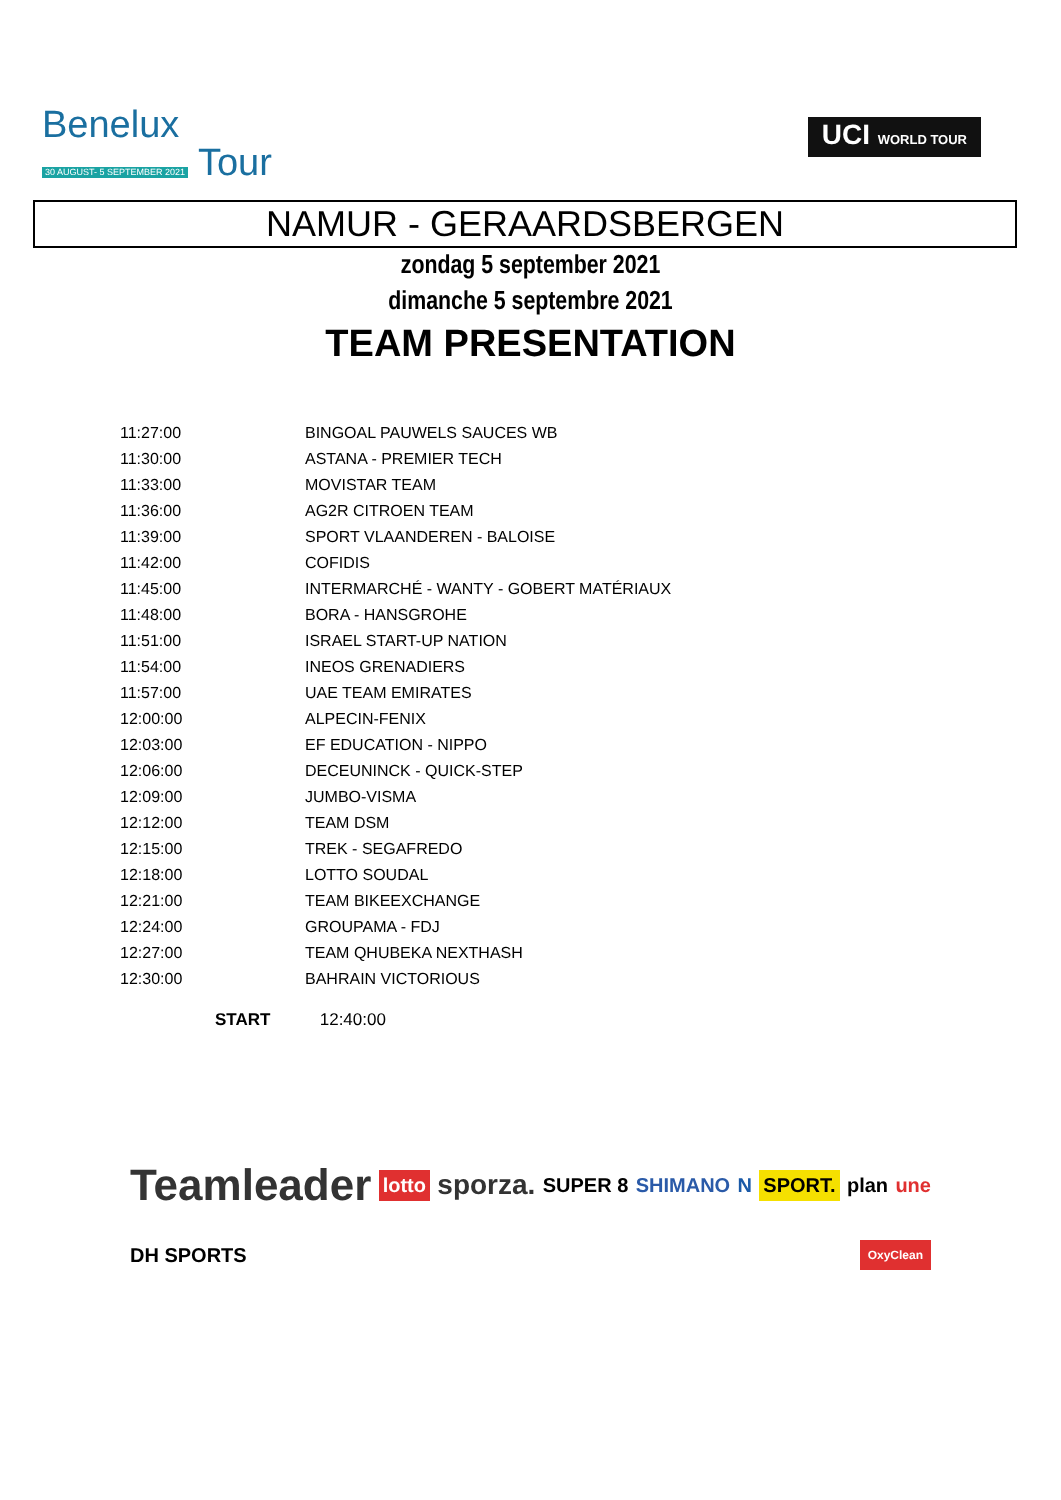Benelux
30 AUGUST- 5 SEPTEMBER 2021 Tour
UCI WORLD TOUR
NAMUR - GERAARDSBERGEN
zondag 5 september 2021
dimanche 5 septembre 2021
TEAM PRESENTATION
| 11:27:00 | BINGOAL PAUWELS SAUCES WB |
| 11:30:00 | ASTANA - PREMIER TECH |
| 11:33:00 | MOVISTAR TEAM |
| 11:36:00 | AG2R CITROEN TEAM |
| 11:39:00 | SPORT VLAANDEREN - BALOISE |
| 11:42:00 | COFIDIS |
| 11:45:00 | INTERMARCHÉ - WANTY - GOBERT MATÉRIAUX |
| 11:48:00 | BORA - HANSGROHE |
| 11:51:00 | ISRAEL START-UP NATION |
| 11:54:00 | INEOS GRENADIERS |
| 11:57:00 | UAE TEAM EMIRATES |
| 12:00:00 | ALPECIN-FENIX |
| 12:03:00 | EF EDUCATION - NIPPO |
| 12:06:00 | DECEUNINCK - QUICK-STEP |
| 12:09:00 | JUMBO-VISMA |
| 12:12:00 | TEAM DSM |
| 12:15:00 | TREK - SEGAFREDO |
| 12:18:00 | LOTTO SOUDAL |
| 12:21:00 | TEAM BIKEEXCHANGE |
| 12:24:00 | GROUPAMA - FDJ |
| 12:27:00 | TEAM QHUBEKA NEXTHASH |
| 12:30:00 | BAHRAIN VICTORIOUS |
START 12:40:00
Teamleader lotto sporza. SUPER 8 SHIMANO N SPORT. plan une DH SPORTS OxyClean